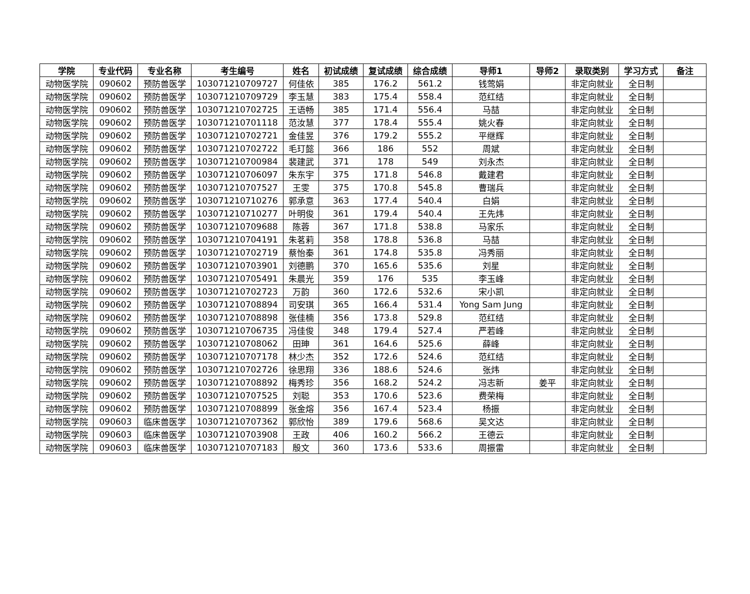| 学院 | 专业代码 | 专业名称 | 考生编号 | 姓名 | 初试成绩 | 复试成绩 | 综合成绩 | 导师1 | 导师2 | 录取类别 | 学习方式 | 备注 |
| --- | --- | --- | --- | --- | --- | --- | --- | --- | --- | --- | --- | --- |
| 动物医学院 | 090602 | 预防兽医学 | 103071210709727 | 何佳依 | 385 | 176.2 | 561.2 | 钱莺娟 | | 非定向就业 | 全日制 | |
| 动物医学院 | 090602 | 预防兽医学 | 103071210709729 | 李玉慧 | 383 | 175.4 | 558.4 | 范红结 | | 非定向就业 | 全日制 | |
| 动物医学院 | 090602 | 预防兽医学 | 103071210702725 | 王语畅 | 385 | 171.4 | 556.4 | 马喆 | | 非定向就业 | 全日制 | |
| 动物医学院 | 090602 | 预防兽医学 | 103071210701118 | 范汝慧 | 377 | 178.4 | 555.4 | 姚火春 | | 非定向就业 | 全日制 | |
| 动物医学院 | 090602 | 预防兽医学 | 103071210702721 | 金佳昱 | 376 | 179.2 | 555.2 | 平继辉 | | 非定向就业 | 全日制 | |
| 动物医学院 | 090602 | 预防兽医学 | 103071210702722 | 毛玎懿 | 366 | 186 | 552 | 周斌 | | 非定向就业 | 全日制 | |
| 动物医学院 | 090602 | 预防兽医学 | 103071210700984 | 裴建武 | 371 | 178 | 549 | 刘永杰 | | 非定向就业 | 全日制 | |
| 动物医学院 | 090602 | 预防兽医学 | 103071210706097 | 朱东宇 | 375 | 171.8 | 546.8 | 戴建君 | | 非定向就业 | 全日制 | |
| 动物医学院 | 090602 | 预防兽医学 | 103071210707527 | 王雯 | 375 | 170.8 | 545.8 | 曹瑞兵 | | 非定向就业 | 全日制 | |
| 动物医学院 | 090602 | 预防兽医学 | 103071210710276 | 郭承意 | 363 | 177.4 | 540.4 | 白娟 | | 非定向就业 | 全日制 | |
| 动物医学院 | 090602 | 预防兽医学 | 103071210710277 | 叶明俊 | 361 | 179.4 | 540.4 | 王先炜 | | 非定向就业 | 全日制 | |
| 动物医学院 | 090602 | 预防兽医学 | 103071210709688 | 陈蓉 | 367 | 171.8 | 538.8 | 马家乐 | | 非定向就业 | 全日制 | |
| 动物医学院 | 090602 | 预防兽医学 | 103071210704191 | 朱茗莉 | 358 | 178.8 | 536.8 | 马喆 | | 非定向就业 | 全日制 | |
| 动物医学院 | 090602 | 预防兽医学 | 103071210702719 | 蔡怡秦 | 361 | 174.8 | 535.8 | 冯秀丽 | | 非定向就业 | 全日制 | |
| 动物医学院 | 090602 | 预防兽医学 | 103071210703901 | 刘德鹏 | 370 | 165.6 | 535.6 | 刘星 | | 非定向就业 | 全日制 | |
| 动物医学院 | 090602 | 预防兽医学 | 103071210705491 | 朱晨光 | 359 | 176 | 535 | 李玉峰 | | 非定向就业 | 全日制 | |
| 动物医学院 | 090602 | 预防兽医学 | 103071210702723 | 万韵 | 360 | 172.6 | 532.6 | 宋小凯 | | 非定向就业 | 全日制 | |
| 动物医学院 | 090602 | 预防兽医学 | 103071210708894 | 司安琪 | 365 | 166.4 | 531.4 | Yong Sam Jung | | 非定向就业 | 全日制 | |
| 动物医学院 | 090602 | 预防兽医学 | 103071210708898 | 张佳楠 | 356 | 173.8 | 529.8 | 范红结 | | 非定向就业 | 全日制 | |
| 动物医学院 | 090602 | 预防兽医学 | 103071210706735 | 冯佳俊 | 348 | 179.4 | 527.4 | 严若峰 | | 非定向就业 | 全日制 | |
| 动物医学院 | 090602 | 预防兽医学 | 103071210708062 | 田珅 | 361 | 164.6 | 525.6 | 薛峰 | | 非定向就业 | 全日制 | |
| 动物医学院 | 090602 | 预防兽医学 | 103071210707178 | 林少杰 | 352 | 172.6 | 524.6 | 范红结 | | 非定向就业 | 全日制 | |
| 动物医学院 | 090602 | 预防兽医学 | 103071210702726 | 徐思翔 | 336 | 188.6 | 524.6 | 张炜 | | 非定向就业 | 全日制 | |
| 动物医学院 | 090602 | 预防兽医学 | 103071210708892 | 梅秀珍 | 356 | 168.2 | 524.2 | 冯志新 | 姜平 | 非定向就业 | 全日制 | |
| 动物医学院 | 090602 | 预防兽医学 | 103071210707525 | 刘聪 | 353 | 170.6 | 523.6 | 费荣梅 | | 非定向就业 | 全日制 | |
| 动物医学院 | 090602 | 预防兽医学 | 103071210708899 | 张金熔 | 356 | 167.4 | 523.4 | 杨振 | | 非定向就业 | 全日制 | |
| 动物医学院 | 090603 | 临床兽医学 | 103071210707362 | 郭欣怡 | 389 | 179.6 | 568.6 | 吴文达 | | 非定向就业 | 全日制 | |
| 动物医学院 | 090603 | 临床兽医学 | 103071210703908 | 王政 | 406 | 160.2 | 566.2 | 王德云 | | 非定向就业 | 全日制 | |
| 动物医学院 | 090603 | 临床兽医学 | 103071210707183 | 殷文 | 360 | 173.6 | 533.6 | 周振雷 | | 非定向就业 | 全日制 | |